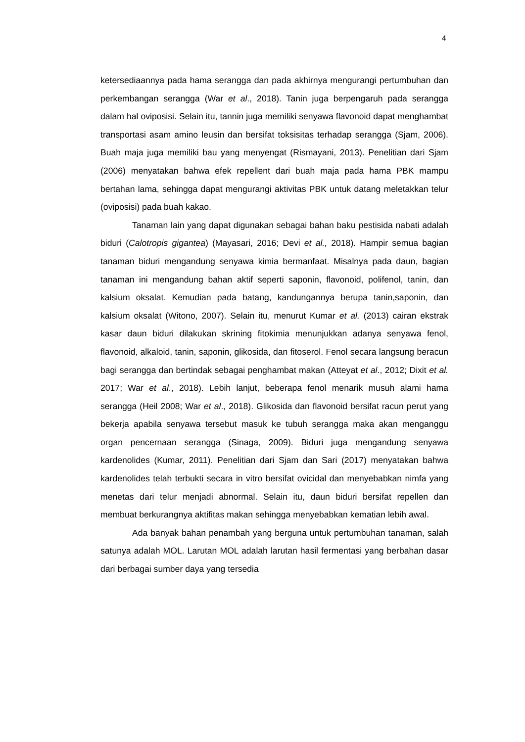4
ketersediaannya pada hama serangga dan pada akhirnya mengurangi pertumbuhan dan perkembangan serangga (War et al., 2018). Tanin juga berpengaruh pada serangga dalam hal oviposisi. Selain itu, tannin juga memiliki senyawa flavonoid dapat menghambat transportasi asam amino leusin dan bersifat toksisitas terhadap serangga (Sjam, 2006). Buah maja juga memiliki bau yang menyengat (Rismayani, 2013). Penelitian dari Sjam (2006) menyatakan bahwa efek repellent dari buah maja pada hama PBK mampu bertahan lama, sehingga dapat mengurangi aktivitas PBK untuk datang meletakkan telur (oviposisi) pada buah kakao.
Tanaman lain yang dapat digunakan sebagai bahan baku pestisida nabati adalah biduri (Calotropis gigantea) (Mayasari, 2016; Devi et al., 2018). Hampir semua bagian tanaman biduri mengandung senyawa kimia bermanfaat. Misalnya pada daun, bagian tanaman ini mengandung bahan aktif seperti saponin, flavonoid, polifenol, tanin, dan kalsium oksalat. Kemudian pada batang, kandungannya berupa tanin,saponin, dan kalsium oksalat (Witono, 2007). Selain itu, menurut Kumar et al. (2013) cairan ekstrak kasar daun biduri dilakukan skrining fitokimia menunjukkan adanya senyawa fenol, flavonoid, alkaloid, tanin, saponin, glikosida, dan fitoserol. Fenol secara langsung beracun bagi serangga dan bertindak sebagai penghambat makan (Atteyat et al., 2012; Dixit et al. 2017; War et al., 2018). Lebih lanjut, beberapa fenol menarik musuh alami hama serangga (Heil 2008; War et al., 2018). Glikosida dan flavonoid bersifat racun perut yang bekerja apabila senyawa tersebut masuk ke tubuh serangga maka akan menganggu organ pencernaan serangga (Sinaga, 2009). Biduri juga mengandung senyawa kardenolides (Kumar, 2011). Penelitian dari Sjam dan Sari (2017) menyatakan bahwa kardenolides telah terbukti secara in vitro bersifat ovicidal dan menyebabkan nimfa yang menetas dari telur menjadi abnormal. Selain itu, daun biduri bersifat repellen dan membuat berkurangnya aktifitas makan sehingga menyebabkan kematian lebih awal.
Ada banyak bahan penambah yang berguna untuk pertumbuhan tanaman, salah satunya adalah MOL. Larutan MOL adalah larutan hasil fermentasi yang berbahan dasar dari berbagai sumber daya yang tersedia